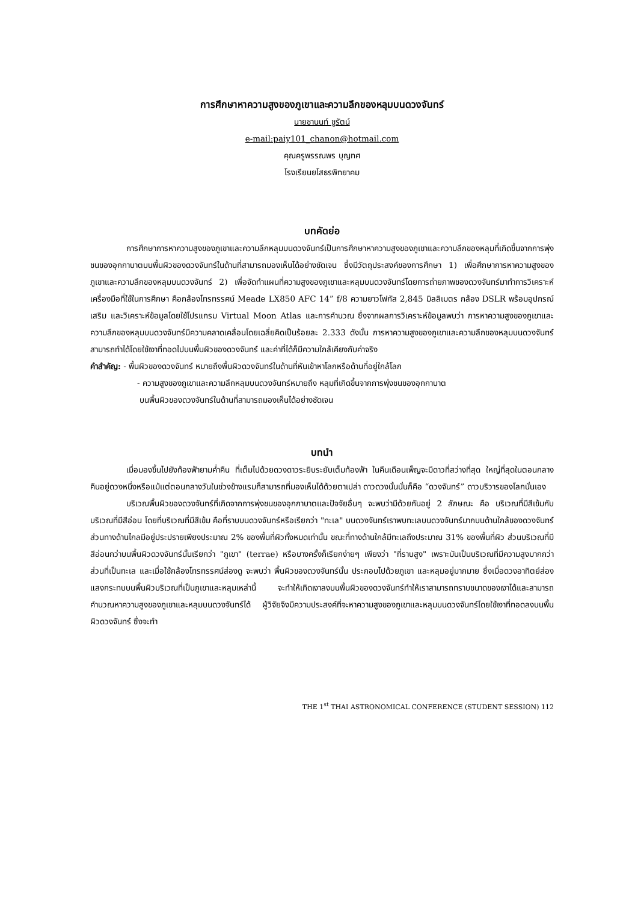การศึกษาหาความสูงของภูเขาและความลึกของหลุมบนดวงจันทร์
นายชานนท์ ชูรัตน์
e-mail:paiy101_chanon@hotmail.com
คุณครูพรรณพร บุญทศ
โรงเรียนยโสธรพิทยาคม
บทคัดย่อ
การศึกษาการหาความสูงของภูเขาและความลึกหลุมบนดวงจันทร์เป็นการศึกษาหาความสูงของภูเขาและความลึกของหลุมที่เกิดขึ้นจากการพุ่งชนของอุกกาบาตบนพื้นผิวของดวงจันทร์ในด้านที่สามารถมองเห็นได้อย่างชัดเจน ซึ่งมีวัตถุประสงค์ของการศึกษา 1) เพื่อศึกษาการหาความสูงของภูเขาและความลึกของหลุมบนดวงจันทร์ 2) เพื่อจัดทำแผนที่ความสูงของภูเขาและหลุมบนดวงจันทร์โดยการถ่ายภาพของดวงจันทร์มาทำการวิเคราะห์ เครื่องมือที่ใช้ในการศึกษา คือกล้องโทรทรรศน์ Meade LX850 AFC 14” f/8 ความยาวโฟกัส 2,845 มิลลิเมตร กล้อง DSLR พร้อมอุปกรณ์เสริม และวิเคราะห์ข้อมูลโดยใช้โปรแกรม Virtual Moon Atlas และการคำนวณ ซึ่งจากผลการวิเคราะห์ข้อมูลพบว่า การหาความสูงของภูเขาและความลึกของหลุมบนดวงจันทร์มีความคลาดเคลื่อนโดยเฉลี่ยคิดเป็นร้อยละ 2.333 ดังนั้น การหาความสูงของภูเขาและความลึกของหลุมบนดวงจันทร์สามารถทำได้โดยใช้เงาที่ทอดไปบนพื้นผิวของดวงจันทร์ และค่าที่ได้ก็มีความใกล้เคียงกับค่าจริง
คำสำคัญ: - พื้นผิวของดวงจันทร์ หมายถึงพื้นผิวดวงจันทร์ในด้านที่หันเข้าหาโลกหรือด้านที่อยู่ใกล้โลก
- ความสูงของภูเขาและความลึกหลุมบนดวงจันทร์หมายถึง หลุมที่เกิดขึ้นจากการพุ่งชนของอุกกาบาต
บนพื้นผิวของดวงจันทร์ในด้านที่สามารถมองเห็นได้อย่างชัดเจน
บทนำ
เมื่อมองขึ้นไปยังท้องฟ้ายามค่ำคืน ที่เต็มไปด้วยดวงดาวระยิบระยับเต็มท้องฟ้า ในคืนเดือนเพ็ญจะมีดาวที่สว่างที่สุด ใหญ่ที่สุดในตอนกลางคืนอยู่ดวงหนึ่งหรือแม้แต่ตอนกลางวันในช่วงข้างแรมก็สามารถที่มองเห็นได้ด้วยตาเปล่า ดาวดวงนั้นนั่นก็คือ “ดวงจันทร์” ดาวบริวารของโลกนั่นเอง
บริเวณพื้นผิวของดวงจันทร์ที่เกิดจากการพุ่งชนของอุกกาบาตและปัจจัยอื่นๆ จะพบว่ามีด้วยกันอยู่ 2 ลักษณะ คือ บริเวณที่มีสีเข้มกับบริเวณที่มีสีอ่อน โดยที่บริเวณที่มีสีเข้ม คือที่ราบบนดวงจันทร์หรือเรียกว่า "ทะเล" บนดวงจันทร์เราพบทะเลบนดวงจันทร์มากบนด้านใกล้ของดวงจันทร์ ส่วนทางด้านไกลมีอยู่ประปรายเพียงประมาณ 2% ของพื้นที่ผิวทั้งหมดเท่านั้น ขณะที่ทางด้านใกล้มีทะเลถึงประมาณ 31% ของพื้นที่ผิว ส่วนบริเวณที่มีสีอ่อนกว่าบนพื้นผิวดวงจันทร์นั้นเรียกว่า "ภูเขา" (terrae) หรือบางครั้งก็เรียกง่ายๆ เพียงว่า "ที่ราบสูง" เพราะมันเป็นบริเวณที่มีความสูงมากกว่าส่วนที่เป็นทะเล และเมื่อใช้กล้องโทรทรรศน์ส่องดู จะพบว่า พื้นผิวของดวงจันทร์นั้น ประกอบไปด้วยภูเขา และหลุมอยู่มากมาย ซึ่งเมื่อดวงอาทิตย์ส่องแสงกระทบบนพื้นผิวบริเวณที่เป็นภูเขาและหลุมเหล่านี้ จะทำให้เกิดเงาลงบนพื้นผิวของดวงจันทร์ทำให้เราสามารถทราบขนาดของเงาได้และสามารถคำนวณหาความสูงของภูเขาและหลุมบนดวงจันทร์ได้ ผู้วิจัยจึงมีความประสงค์ที่จะหาความสูงของภูเขาและหลุมบนดวงจันทร์โดยใช้เงาที่ทอดลงบนพื้นผิวดวงจันทร์ ซึ่งจะทำ
THE 1<sup>st</sup> THAI ASTRONOMICAL CONFERENCE (STUDENT SESSION) 112